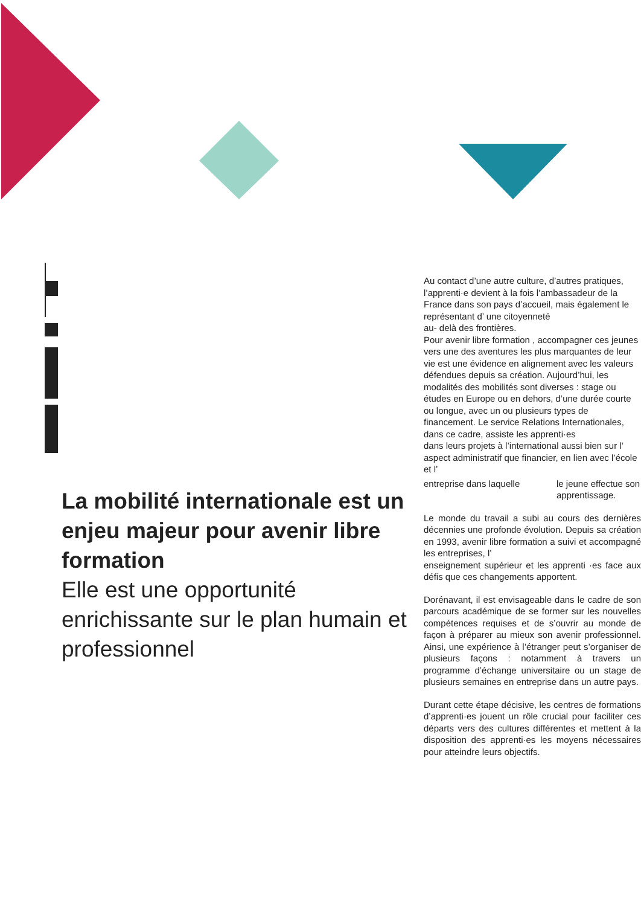La mobilité internationale est un enjeu majeur pour avenir libre formation
Elle est une opportunité enrichissante sur le plan humain et professionnel
Au contact d’une autre culture, d’autres pratiques, l’apprenti·e devient à la fois l’ambassadeur de la France dans son pays d’accueil, mais également le représentant d’ une citoyenneté
au- delà des frontières.
Pour avenir libre formation , accompagner ces jeunes vers une des aventures les plus marquantes de leur vie est une évidence en alignement avec les valeurs défendues depuis sa création. Aujourd’hui, les modalités des mobilités sont diverses : stage ou études en Europe ou en dehors, d’une durée courte ou longue, avec un ou plusieurs types de financement. Le service Relations Internationales, dans ce cadre, assiste les apprenti·es
dans leurs projets à l’international aussi bien sur l’ aspect administratif que financier, en lien avec l’école et l’
entreprise dans laquelle le jeune effectue son apprentissage.
Le monde du travail a subi au cours des dernières décennies une profonde évolution. Depuis sa création en 1993, avenir libre formation a suivi et accompagné les entreprises, l’
enseignement supérieur et les apprenti ·es face aux défis que ces changements apportent.
Dorénavant, il est envisageable dans le cadre de son parcours académique de se former sur les nouvelles compétences requises et de s’ouvrir au monde de façon à préparer au mieux son avenir professionnel. Ainsi, une expérience à l’étranger peut s’organiser de plusieurs façons : notamment à travers un programme d’échange universitaire ou un stage de plusieurs semaines en entreprise dans un autre pays.
Durant cette étape décisive, les centres de formations d’apprenti·es jouent un rôle crucial pour faciliter ces départs vers des cultures différentes et mettent à la disposition des apprenti·es les moyens nécessaires pour atteindre leurs objectifs.